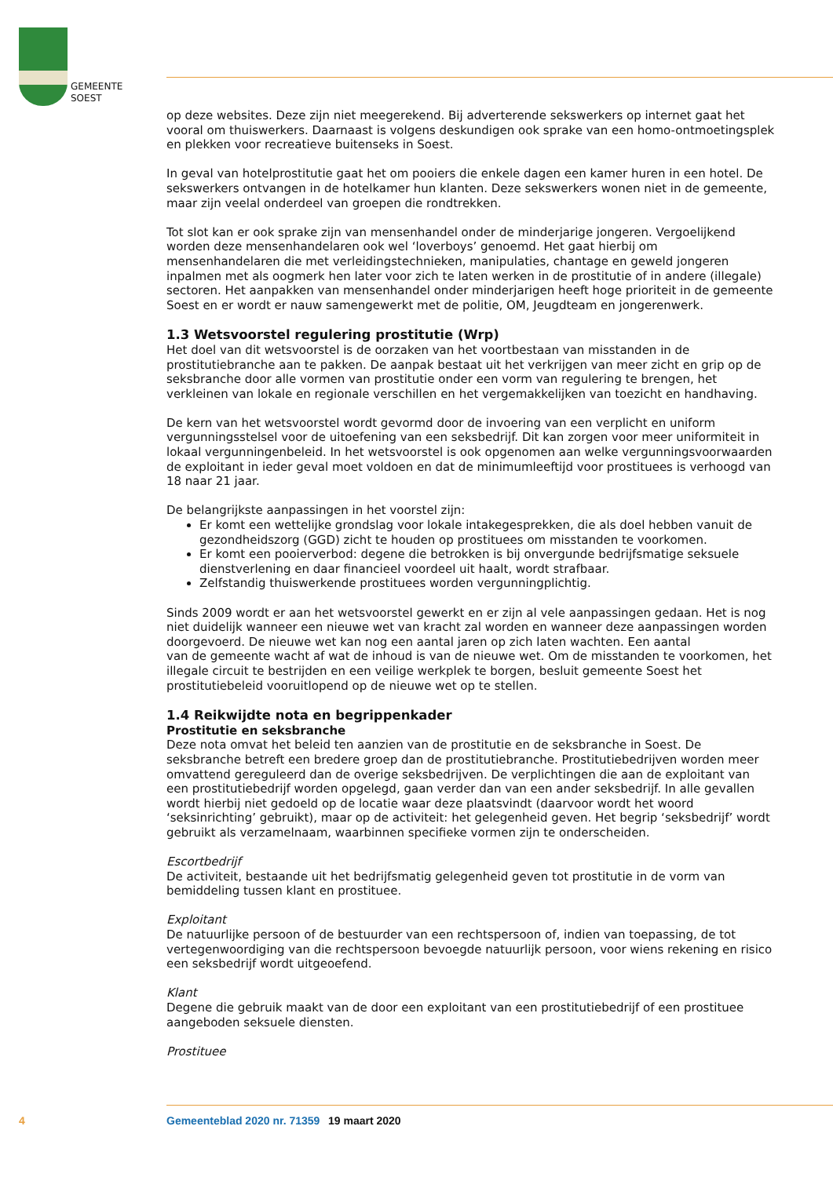GEMEENTE
SOEST
op deze websites. Deze zijn niet meegerekend. Bij adverterende sekswerkers op internet gaat het vooral om thuiswerkers. Daarnaast is volgens deskundigen ook sprake van een homo-ontmoetingsplek en plekken voor recreatieve buitenseks in Soest.
In geval van hotelprostitutie gaat het om pooiers die enkele dagen een kamer huren in een hotel. De sekswerkers ontvangen in de hotelkamer hun klanten. Deze sekswerkers wonen niet in de gemeente, maar zijn veelal onderdeel van groepen die rondtrekken.
Tot slot kan er ook sprake zijn van mensenhandel onder de minderjarige jongeren. Vergoelijkend worden deze mensenhandelaren ook wel ‘loverboys’ genoemd. Het gaat hierbij om mensenhandelaren die met verleidingstechnieken, manipulaties, chantage en geweld jongeren inpalmen met als oogmerk hen later voor zich te laten werken in de prostitutie of in andere (illegale) sectoren. Het aanpakken van mensenhandel onder minderjarigen heeft hoge prioriteit in de gemeente Soest en er wordt er nauw samengewerkt met de politie, OM, Jeugdteam en jongerenwerk.
1.3 Wetsvoorstel regulering prostitutie (Wrp)
Het doel van dit wetsvoorstel is de oorzaken van het voortbestaan van misstanden in de prostitutiebranche aan te pakken. De aanpak bestaat uit het verkrijgen van meer zicht en grip op de seksbranche door alle vormen van prostitutie onder een vorm van regulering te brengen, het verkleinen van lokale en regionale verschillen en het vergemakkelijken van toezicht en handhaving.
De kern van het wetsvoorstel wordt gevormd door de invoering van een verplicht en uniform vergunningsstelsel voor de uitoefening van een seksbedrijf. Dit kan zorgen voor meer uniformiteit in lokaal vergunningenbeleid. In het wetsvoorstel is ook opgenomen aan welke vergunningsvoorwaarden de exploitant in ieder geval moet voldoen en dat de minimumleeftijd voor prostituees is verhoogd van 18 naar 21 jaar.
De belangrijkste aanpassingen in het voorstel zijn:
Er komt een wettelijke grondslag voor lokale intakegesprekken, die als doel hebben vanuit de gezondheidszorg (GGD) zicht te houden op prostituees om misstanden te voorkomen.
Er komt een pooierverbod: degene die betrokken is bij onvergunde bedrijfsmatige seksuele dienstverlening en daar financieel voordeel uit haalt, wordt strafbaar.
Zelfstandig thuiswerkende prostituees worden vergunningplichtig.
Sinds 2009 wordt er aan het wetsvoorstel gewerkt en er zijn al vele aanpassingen gedaan. Het is nog niet duidelijk wanneer een nieuwe wet van kracht zal worden en wanneer deze aanpassingen worden doorgevoerd. De nieuwe wet kan nog een aantal jaren op zich laten wachten. Een aantal
van de gemeente wacht af wat de inhoud is van de nieuwe wet. Om de misstanden te voorkomen, het illegale circuit te bestrijden en een veilige werkplek te borgen, besluit gemeente Soest het prostitutiebeleid vooruitlopend op de nieuwe wet op te stellen.
1.4 Reikwijdte nota en begrippenkader
Prostitutie en seksbranche
Deze nota omvat het beleid ten aanzien van de prostitutie en de seksbranche in Soest. De seksbranche betreft een bredere groep dan de prostitutiebranche. Prostitutiebedrijven worden meer omvattend gereguleerd dan de overige seksbedrijven. De verplichtingen die aan de exploitant van een prostitutiebedrijf worden opgelegd, gaan verder dan van een ander seksbedrijf. In alle gevallen wordt hierbij niet gedoeld op de locatie waar deze plaatsvindt (daarvoor wordt het woord ‘seksinrichting’ gebruikt), maar op de activiteit: het gelegenheid geven. Het begrip ‘seksbedrijf’ wordt gebruikt als verzamelnaam, waarbinnen specifieke vormen zijn te onderscheiden.
Escortbedrijf
De activiteit, bestaande uit het bedrijfsmatig gelegenheid geven tot prostitutie in de vorm van bemiddeling tussen klant en prostituee.
Exploitant
De natuurlijke persoon of de bestuurder van een rechtspersoon of, indien van toepassing, de tot vertegenwoordiging van die rechtspersoon bevoegde natuurlijk persoon, voor wiens rekening en risico een seksbedrijf wordt uitgeoefend.
Klant
Degene die gebruik maakt van de door een exploitant van een prostitutiebedrijf of een prostituee aangeboden seksuele diensten.
Prostituee
4 Gemeenteblad 2020 nr. 71359 19 maart 2020